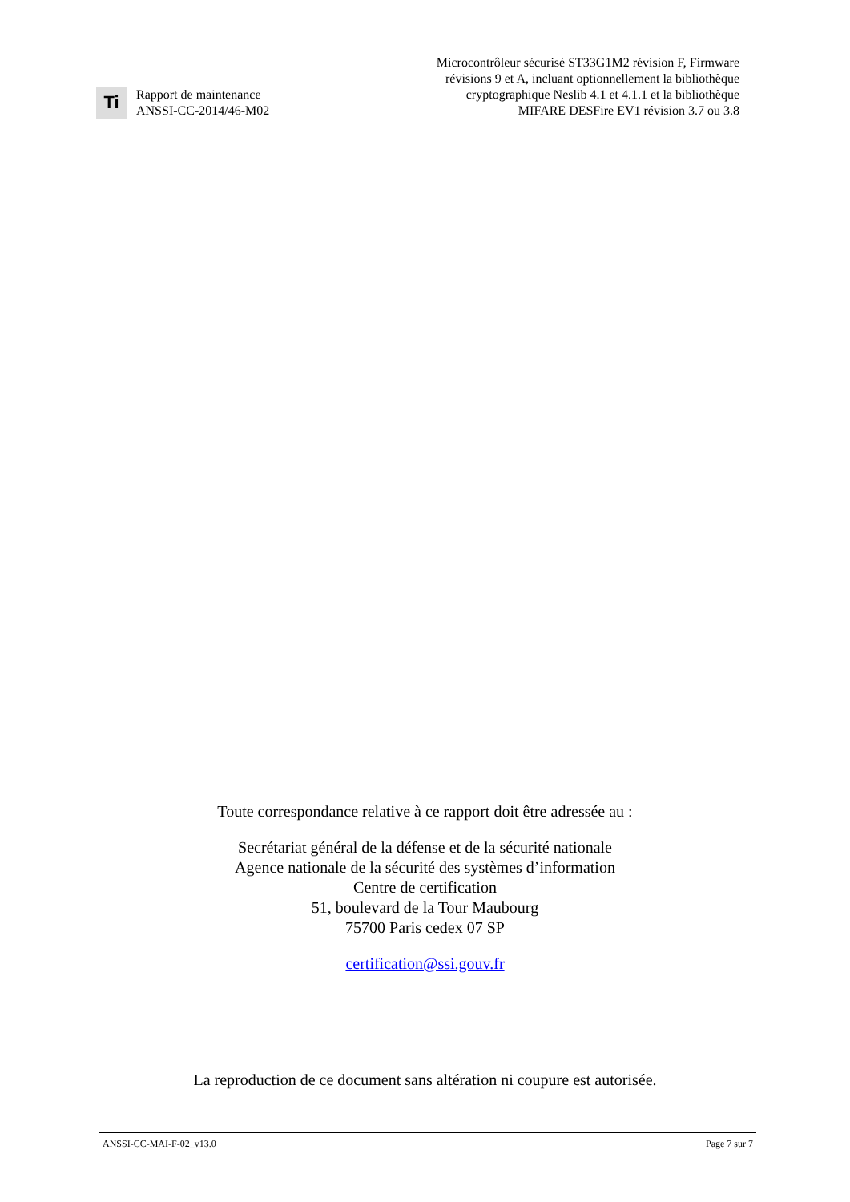Ti
Rapport de maintenance
ANSSI-CC-2014/46-M02
Microcontrôleur sécurisé ST33G1M2 révision F, Firmware
révisions 9 et A, incluant optionnellement la bibliothèque
cryptographique Neslib 4.1 et 4.1.1 et la bibliothèque
MIFARE DESFire EV1 révision 3.7 ou 3.8
Toute correspondance relative à ce rapport doit être adressée au :
Secrétariat général de la défense et de la sécurité nationale
Agence nationale de la sécurité des systèmes d’information
Centre de certification
51, boulevard de la Tour Maubourg
75700 Paris cedex 07 SP
certification@ssi.gouv.fr
La reproduction de ce document sans altération ni coupure est autorisée.
ANSSI-CC-MAI-F-02_v13.0 Page 7 sur 7